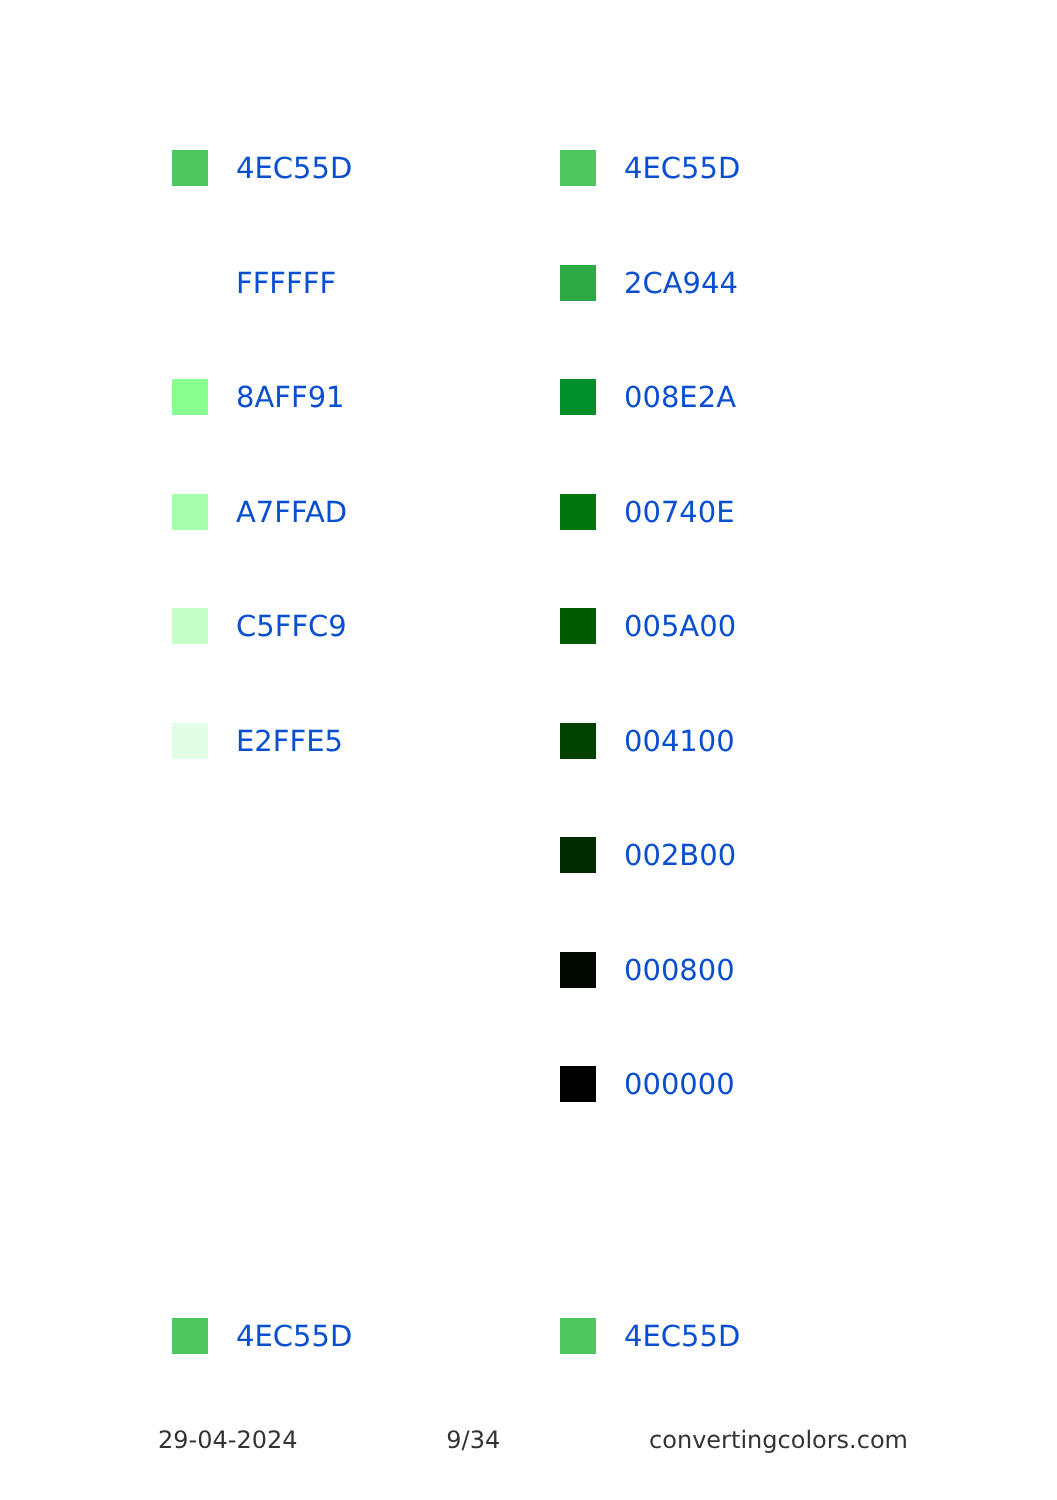4EC55D
FFFFFF
8AFF91
A7FFAD
C5FFC9
E2FFE5
4EC55D
2CA944
008E2A
00740E
005A00
004100
002B00
000800
000000
4EC55D 4EC55D
29-04-2024 9/34 convertingcolors.com